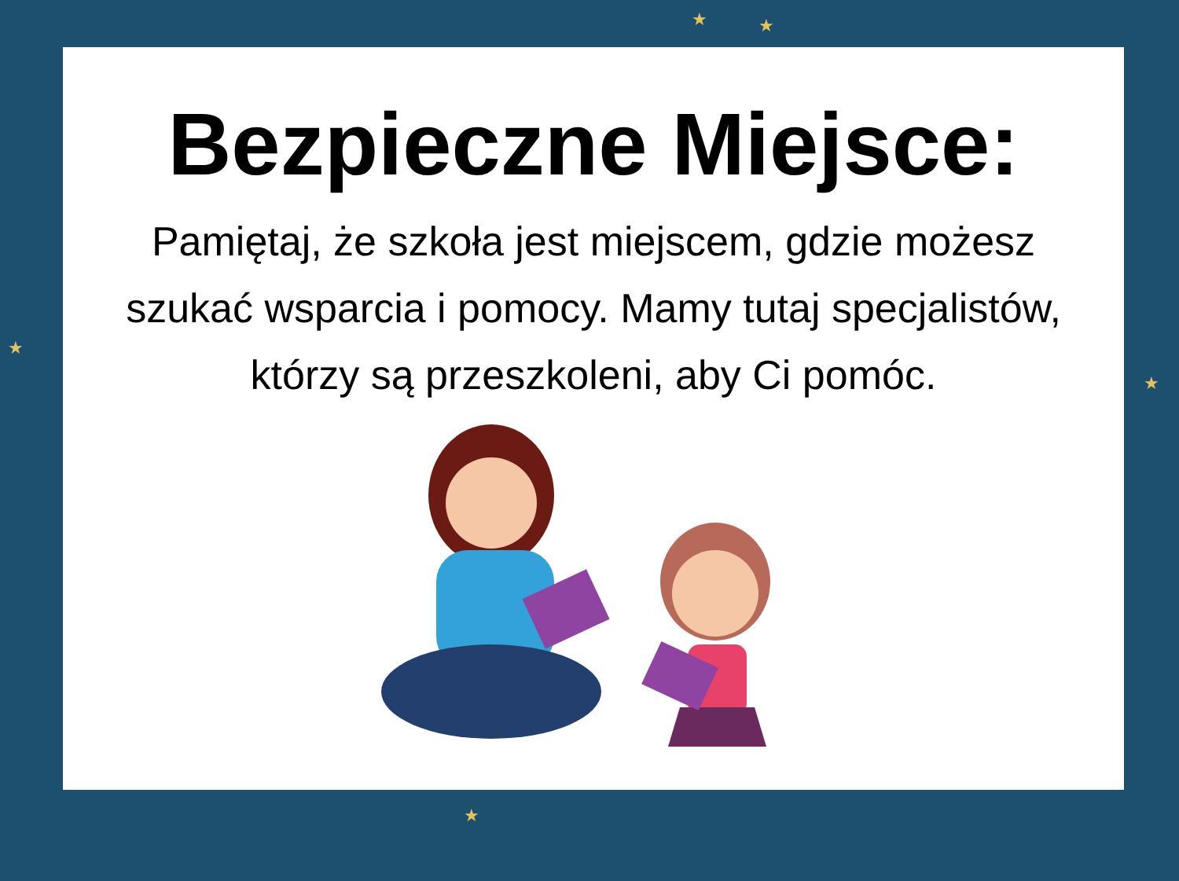★ ★
★
★
★
Bezpieczne Miejsce:
Pamiętaj, że szkoła jest miejscem, gdzie możesz szukać wsparcia i pomocy. Mamy tutaj specjalistów, którzy są przeszkoleni, aby Ci pomóc.